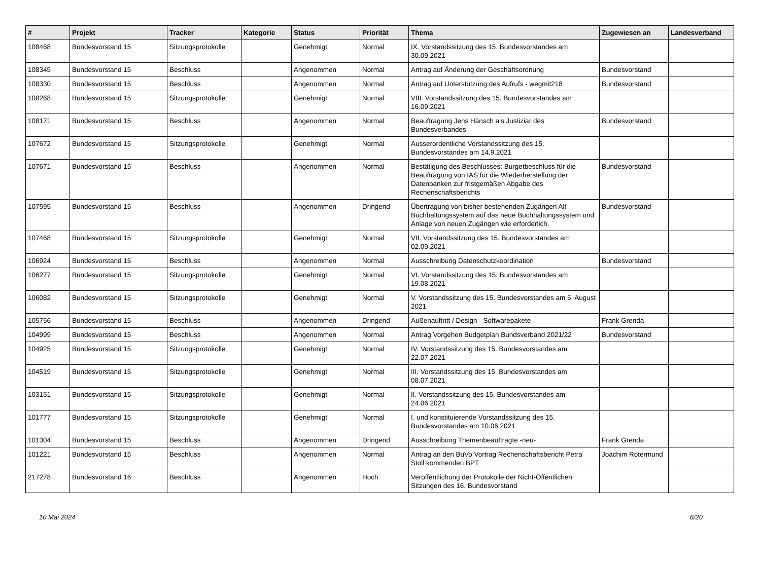| # | Projekt | Tracker | Kategorie | Status | Priorität | Thema | Zugewiesen an | Landesverband |
| --- | --- | --- | --- | --- | --- | --- | --- | --- |
| 108468 | Bundesvorstand 15 | Sitzungsprotokolle | | Genehmigt | Normal | IX. Vorstandssitzung des 15. Bundesvorstandes am 30.09.2021 | | |
| 108345 | Bundesvorstand 15 | Beschluss | | Angenommen | Normal | Antrag auf Änderung der Geschäftsordnung | Bundesvorstand | |
| 108330 | Bundesvorstand 15 | Beschluss | | Angenommen | Normal | Antrag auf Unterstützung des Aufrufs - wegmit218 | Bundesvorstand | |
| 108268 | Bundesvorstand 15 | Sitzungsprotokolle | | Genehmigt | Normal | VIII. Vorstandssitzung des 15. Bundesvorstandes am 16.09.2021 | | |
| 108171 | Bundesvorstand 15 | Beschluss | | Angenommen | Normal | Beauftragung Jens Hänsch als Justiziar des Bundesverbandes | Bundesvorstand | |
| 107672 | Bundesvorstand 15 | Sitzungsprotokolle | | Genehmigt | Normal | Ausserordentliche Vorstandssitzung des 15. Bundesvorstandes am 14.9.2021 | | |
| 107671 | Bundesvorstand 15 | Beschluss | | Angenommen | Normal | Bestätigung des Beschlusses: Burgetbeschluss für die Beauftragung von IAS für die Wiederherstellung der Datenbanken zur fristgemäßen Abgabe des Rechenschaftsberichts | Bundesvorstand | |
| 107595 | Bundesvorstand 15 | Beschluss | | Angenommen | Dringend | Übertragung von bisher bestehenden Zugängen Alt Buchhaltungssystem auf das neue Buchhaltungssystem und Anlage von neuen Zugängen wie erforderlich. | Bundesvorstand | |
| 107468 | Bundesvorstand 15 | Sitzungsprotokolle | | Genehmigt | Normal | VII. Vorstandssitzung des 15. Bundesvorstandes am 02.09.2021 | | |
| 106924 | Bundesvorstand 15 | Beschluss | | Angenommen | Normal | Ausschreibung Datenschutzkoordination | Bundesvorstand | |
| 106277 | Bundesvorstand 15 | Sitzungsprotokolle | | Genehmigt | Normal | VI. Vorstandssitzung des 15. Bundesvorstandes am 19.08.2021 | | |
| 106082 | Bundesvorstand 15 | Sitzungsprotokolle | | Genehmigt | Normal | V. Vorstandssitzung des 15. Bundesvorstandes am 5. August 2021 | | |
| 105756 | Bundesvorstand 15 | Beschluss | | Angenommen | Dringend | Außenauftritt / Design - Softwarepakete | Frank Grenda | |
| 104999 | Bundesvorstand 15 | Beschluss | | Angenommen | Normal | Antrag Vorgehen Budgetplan Bundsverband 2021/22 | Bundesvorstand | |
| 104925 | Bundesvorstand 15 | Sitzungsprotokolle | | Genehmigt | Normal | IV. Vorstandssitzung des 15. Bundesvorstandes am 22.07.2021 | | |
| 104519 | Bundesvorstand 15 | Sitzungsprotokolle | | Genehmigt | Normal | III. Vorstandssitzung des 15. Bundesvorstandes am 08.07.2021 | | |
| 103151 | Bundesvorstand 15 | Sitzungsprotokolle | | Genehmigt | Normal | II. Vorstandssitzung des 15. Bundesvorstandes am 24.06.2021 | | |
| 101777 | Bundesvorstand 15 | Sitzungsprotokolle | | Genehmigt | Normal | I. und konstituierende Vorstandssitzung des 15. Bundesvorstandes am 10.06.2021 | | |
| 101304 | Bundesvorstand 15 | Beschluss | | Angenommen | Dringend | Ausschreibung Themenbeauftragte -neu- | Frank Grenda | |
| 101221 | Bundesvorstand 15 | Beschluss | | Angenommen | Normal | Antrag an den BuVo Vortrag Rechenschaftsbericht Petra Stoll kommenden BPT | Joachim Rotermund | |
| 217278 | Bundesvorstand 16 | Beschluss | | Angenommen | Hoch | Veröffentlichung der Protokolle der Nicht-Öffentlichen Sitzungen des 16. Bundesvorstand | | |
10 Mai 2024 6/20